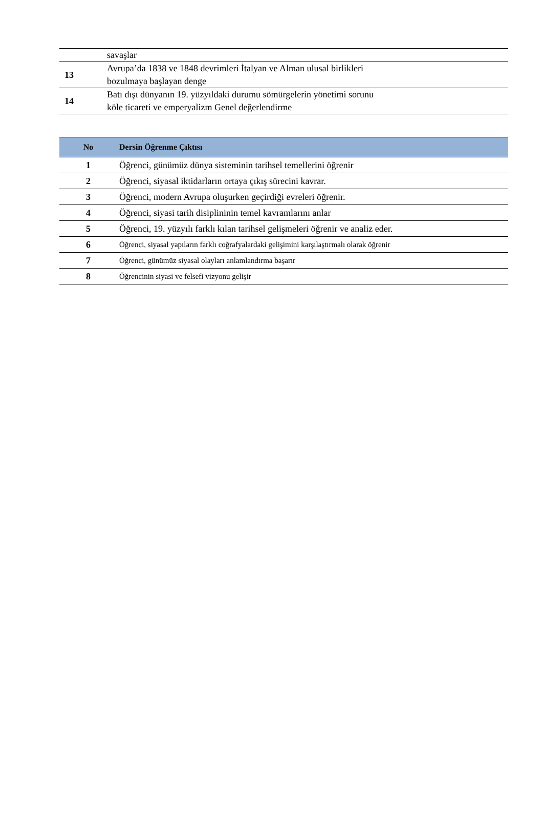| | savaşlar |
| 13 | Avrupa’da 1838 ve 1848 devrimleri İtalyan ve Alman ulusal birlikleri bozulmaya başlayan denge |
| 14 | Batı dışı dünyanın 19. yüzyıldaki durumu sömürgelerin yönetimi sorunu köle ticareti ve emperyalizm Genel değerlendirme |
| No | Dersin Öğrenme Çıktısı |
| --- | --- |
| 1 | Öğrenci, günümüz dünya sisteminin tarihsel temellerini öğrenir |
| 2 | Öğrenci, siyasal iktidarların ortaya çıkış sürecini kavrar. |
| 3 | Öğrenci, modern Avrupa oluşurken geçirdiği evreleri öğrenir. |
| 4 | Öğrenci, siyasi tarih disiplininin temel kavramlarını anlar |
| 5 | Öğrenci, 19. yüzyılı farklı kılan tarihsel gelişmeleri öğrenir ve analiz eder. |
| 6 | Öğrenci, siyasal yapıların farklı coğrafyalardaki gelişimini karşılaştırmalı olarak öğrenir |
| 7 | Öğrenci, günümüz siyasal olayları anlamlandırma başarır |
| 8 | Öğrencinin siyasi ve felsefi vizyonu gelişir |